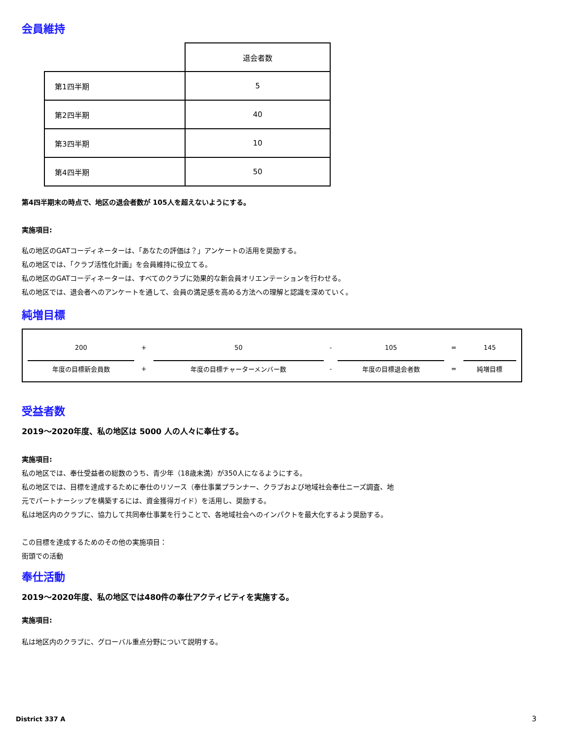会員維持
| | 退会者数 |
| 第1四半期 | 5 |
| 第2四半期 | 40 |
| 第3四半期 | 10 |
| 第4四半期 | 50 |
第4四半期末の時点で、地区の退会者数が 105人を超えないようにする。
実施項目:
私の地区のGATコーディネーターは、「あなたの評価は？」アンケートの活用を奨励する。
私の地区では、「クラブ活性化計画」を会員維持に役立てる。
私の地区のGATコーディネーターは、すべてのクラブに効果的な新会員オリエンテーションを行わせる。
私の地区では、退会者へのアンケートを通して、会員の満足感を高める方法への理解と認識を深めていく。
純増目標
| 200 | + | 50 | - | 105 | = | 145 |
| 年度の目標新会員数 | + | 年度の目標チャーターメンバー数 | - | 年度の目標退会者数 | = | 純増目標 |
受益者数
2019～2020年度、私の地区は 5000 人の人々に奉仕する。
実施項目:
私の地区では、奉仕受益者の総数のうち、青少年（18歳未満）が350人になるようにする。
私の地区では、目標を達成するために奉仕のリソース（奉仕事業プランナー、クラブおよび地域社会奉仕ニーズ調査、地元でパートナーシップを構築するには、資金獲得ガイド）を活用し、奨励する。
私は地区内のクラブに、協力して共同奉仕事業を行うことで、各地域社会へのインパクトを最大化するよう奨励する。
この目標を達成するためのその他の実施項目：
街頭での活動
奉仕活動
2019～2020年度、私の地区では480件の奉仕アクティビティを実施する。
実施項目:
私は地区内のクラブに、グローバル重点分野について説明する。
District 337 A 3